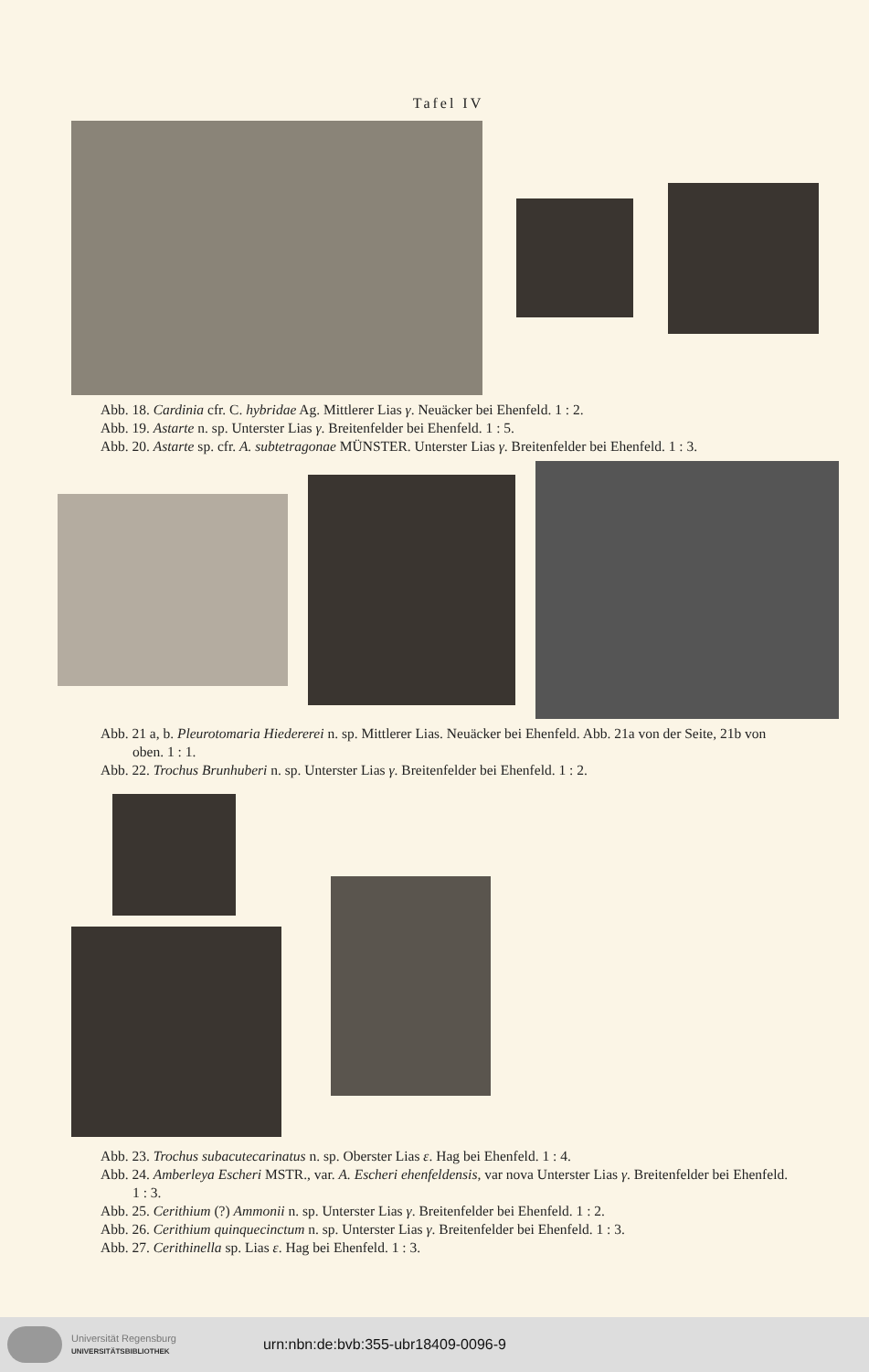Tafel IV
Abb. 18. Cardinia cfr. C. hybridae Ag. Mittlerer Lias γ. Neuäcker bei Ehenfeld. 1 : 2.
Abb. 19. Astarte n. sp. Unterster Lias γ. Breitenfelder bei Ehenfeld. 1 : 5.
Abb. 20. Astarte sp. cfr. A. subtetragonae MÜNSTER. Unterster Lias γ. Breitenfelder bei Ehenfeld. 1 : 3.
Abb. 21 a, b. Pleurotomaria Hiedererei n. sp. Mittlerer Lias. Neuäcker bei Ehenfeld. Abb. 21a von der Seite, 21b von oben. 1 : 1.
Abb. 22. Trochus Brunhuberi n. sp. Unterster Lias γ. Breitenfelder bei Ehenfeld. 1 : 2.
Abb. 23. Trochus subacutecarinatus n. sp. Oberster Lias ε. Hag bei Ehenfeld. 1 : 4.
Abb. 24. Amberleya Escheri MSTR., var. A. Escheri ehenfeldensis, var nova Unterster Lias γ. Breitenfelder bei Ehenfeld. 1 : 3.
Abb. 25. Cerithium (?) Ammonii n. sp. Unterster Lias γ. Breitenfelder bei Ehenfeld. 1 : 2.
Abb. 26. Cerithium quinquecinctum n. sp. Unterster Lias γ. Breitenfelder bei Ehenfeld. 1 : 3.
Abb. 27. Cerithinella sp. Lias ε. Hag bei Ehenfeld. 1 : 3.
Universität Regensburg
UNIVERSITÄTSBIBLIOTHEK
urn:nbn:de:bvb:355-ubr18409-0096-9